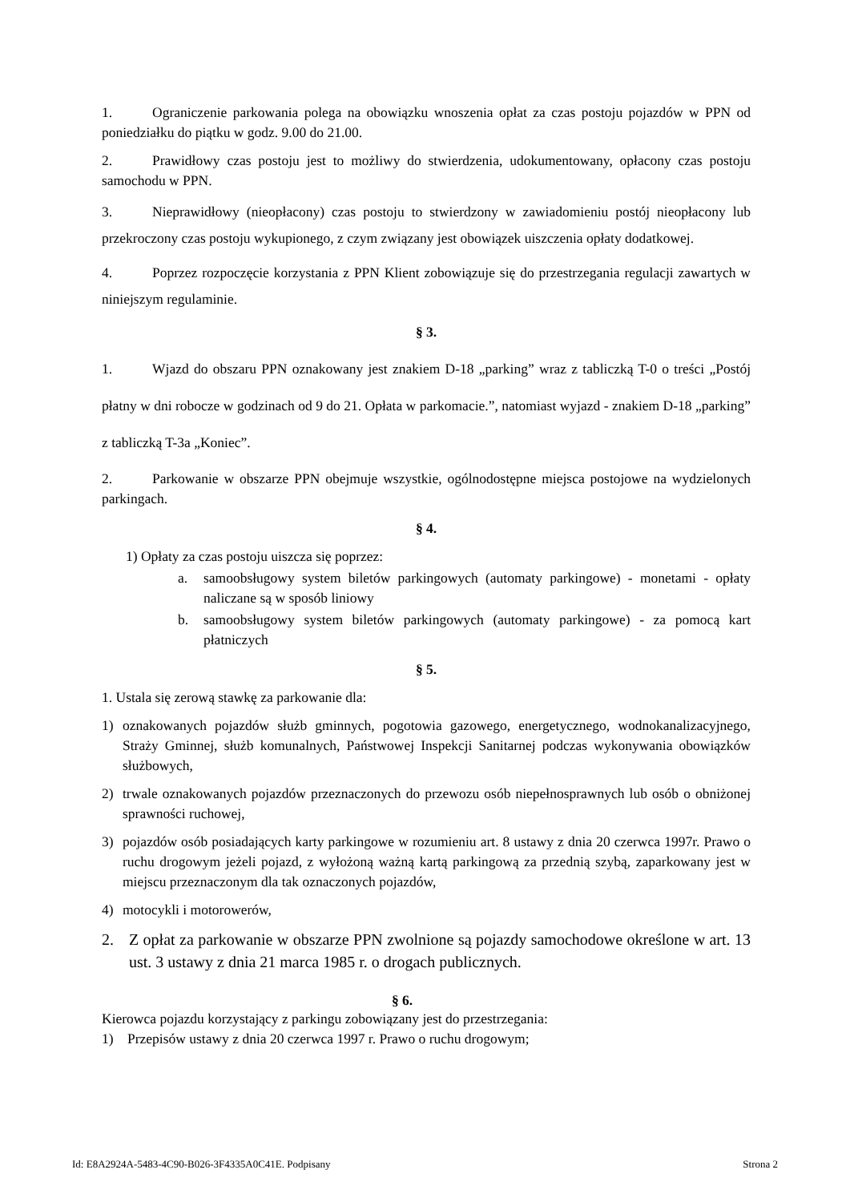1. Ograniczenie parkowania polega na obowiązku wnoszenia opłat za czas postoju pojazdów w PPN od poniedziałku do piątku w godz. 9.00 do 21.00.
2. Prawidłowy czas postoju jest to możliwy do stwierdzenia, udokumentowany, opłacony czas postoju samochodu w PPN.
3. Nieprawidłowy (nieopłacony) czas postoju to stwierdzony w zawiadomieniu postój nieopłacony lub przekroczony czas postoju wykupionego, z czym związany jest obowiązek uiszczenia opłaty dodatkowej.
4. Poprzez rozpoczęcie korzystania z PPN Klient zobowiązuje się do przestrzegania regulacji zawartych w niniejszym regulaminie.
§ 3.
1. Wjazd do obszaru PPN oznakowany jest znakiem D-18 „parking” wraz z tabliczką T-0 o treści „Postój płatny w dni robocze w godzinach od 9 do 21. Opłata w parkomacie.”, natomiast wyjazd - znakiem D-18 „parking” z tabliczką T-3a „Koniec”.
2. Parkowanie w obszarze PPN obejmuje wszystkie, ogólnodostępne miejsca postojowe na wydzielonych parkingach.
§ 4.
1) Opłaty za czas postoju uiszcza się poprzez:
a. samoobsługowy system biletów parkingowych (automaty parkingowe) - monetami - opłaty naliczane są w sposób liniowy
b. samoobsługowy system biletów parkingowych (automaty parkingowe) - za pomocą kart płatniczych
§ 5.
1. Ustala się zerową stawkę za parkowanie dla:
1) oznakowanych pojazdów służb gminnych, pogotowia gazowego, energetycznego, wodnokanalizacyjnego, Straży Gminnej, służb komunalnych, Państwowej Inspekcji Sanitarnej podczas wykonywania obowiązków służbowych,
2) trwale oznakowanych pojazdów przeznaczonych do przewozu osób niepełnosprawnych lub osób o obniżonej sprawności ruchowej,
3) pojazdów osób posiadających karty parkingowe w rozumieniu art. 8 ustawy z dnia 20 czerwca 1997r. Prawo o ruchu drogowym jeżeli pojazd, z wyłożoną ważną kartą parkingową za przednią szybą, zaparkowany jest w miejscu przeznaczonym dla tak oznaczonych pojazdów,
4) motocykli i motorowerów,
2. Z opłat za parkowanie w obszarze PPN zwolnione są pojazdy samochodowe określone w art. 13 ust. 3 ustawy z dnia 21 marca 1985 r. o drogach publicznych.
§ 6.
Kierowca pojazdu korzystający z parkingu zobowiązany jest do przestrzegania:
1) Przepisów ustawy z dnia 20 czerwca 1997 r. Prawo o ruchu drogowym;
Id: E8A2924A-5483-4C90-B026-3F4335A0C41E. Podpisany Strona 2